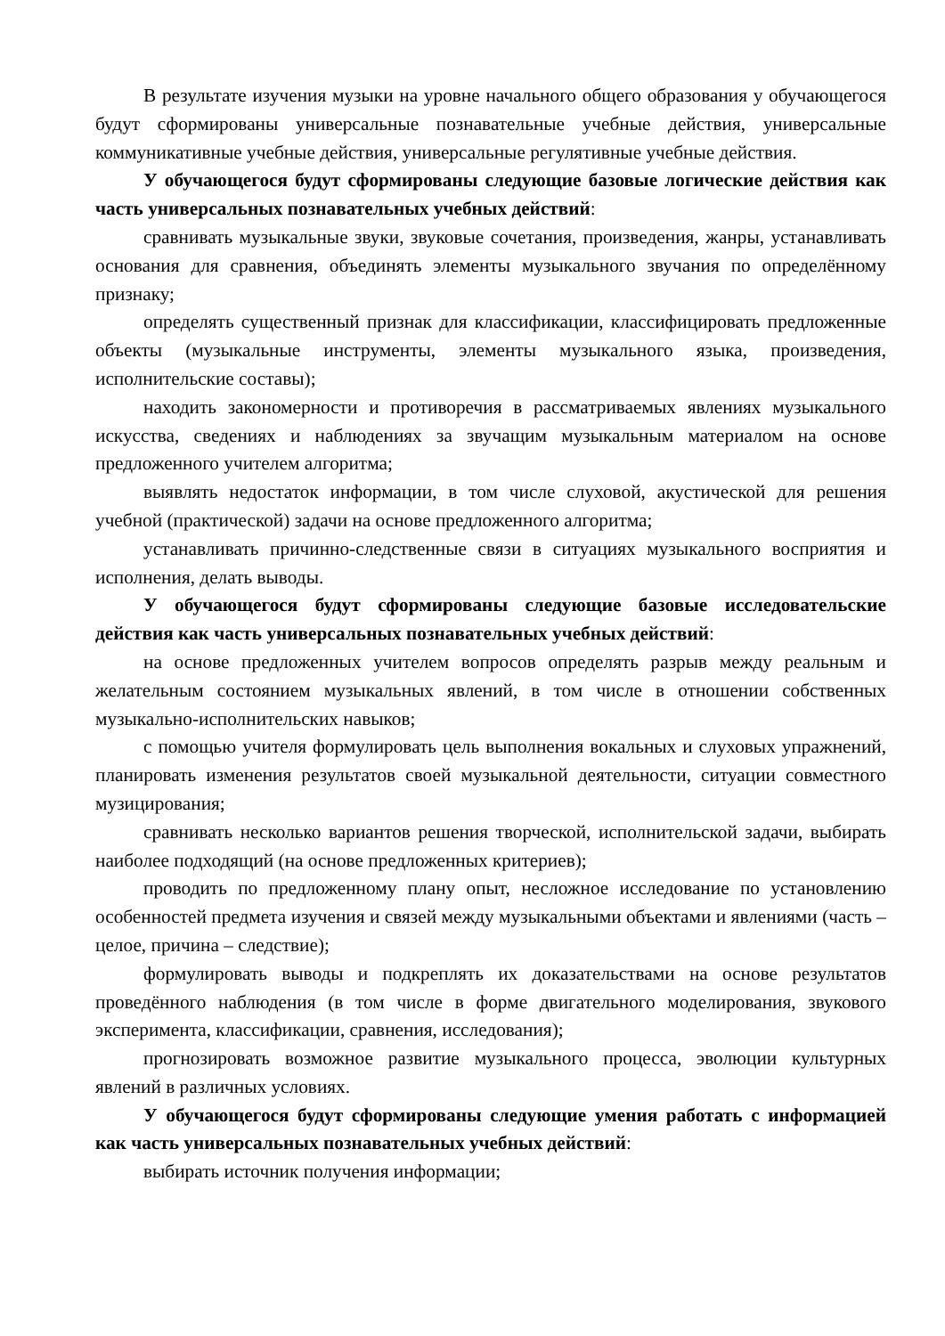В результате изучения музыки на уровне начального общего образования у обучающегося будут сформированы универсальные познавательные учебные действия, универсальные коммуникативные учебные действия, универсальные регулятивные учебные действия.
У обучающегося будут сформированы следующие базовые логические действия как часть универсальных познавательных учебных действий:
сравнивать музыкальные звуки, звуковые сочетания, произведения, жанры, устанавливать основания для сравнения, объединять элементы музыкального звучания по определённому признаку;
определять существенный признак для классификации, классифицировать предложенные объекты (музыкальные инструменты, элементы музыкального языка, произведения, исполнительские составы);
находить закономерности и противоречия в рассматриваемых явлениях музыкального искусства, сведениях и наблюдениях за звучащим музыкальным материалом на основе предложенного учителем алгоритма;
выявлять недостаток информации, в том числе слуховой, акустической для решения учебной (практической) задачи на основе предложенного алгоритма;
устанавливать причинно-следственные связи в ситуациях музыкального восприятия и исполнения, делать выводы.
У обучающегося будут сформированы следующие базовые исследовательские действия как часть универсальных познавательных учебных действий:
на основе предложенных учителем вопросов определять разрыв между реальным и желательным состоянием музыкальных явлений, в том числе в отношении собственных музыкально-исполнительских навыков;
с помощью учителя формулировать цель выполнения вокальных и слуховых упражнений, планировать изменения результатов своей музыкальной деятельности, ситуации совместного музицирования;
сравнивать несколько вариантов решения творческой, исполнительской задачи, выбирать наиболее подходящий (на основе предложенных критериев);
проводить по предложенному плану опыт, несложное исследование по установлению особенностей предмета изучения и связей между музыкальными объектами и явлениями (часть – целое, причина – следствие);
формулировать выводы и подкреплять их доказательствами на основе результатов проведённого наблюдения (в том числе в форме двигательного моделирования, звукового эксперимента, классификации, сравнения, исследования);
прогнозировать возможное развитие музыкального процесса, эволюции культурных явлений в различных условиях.
У обучающегося будут сформированы следующие умения работать с информацией как часть универсальных познавательных учебных действий:
выбирать источник получения информации;